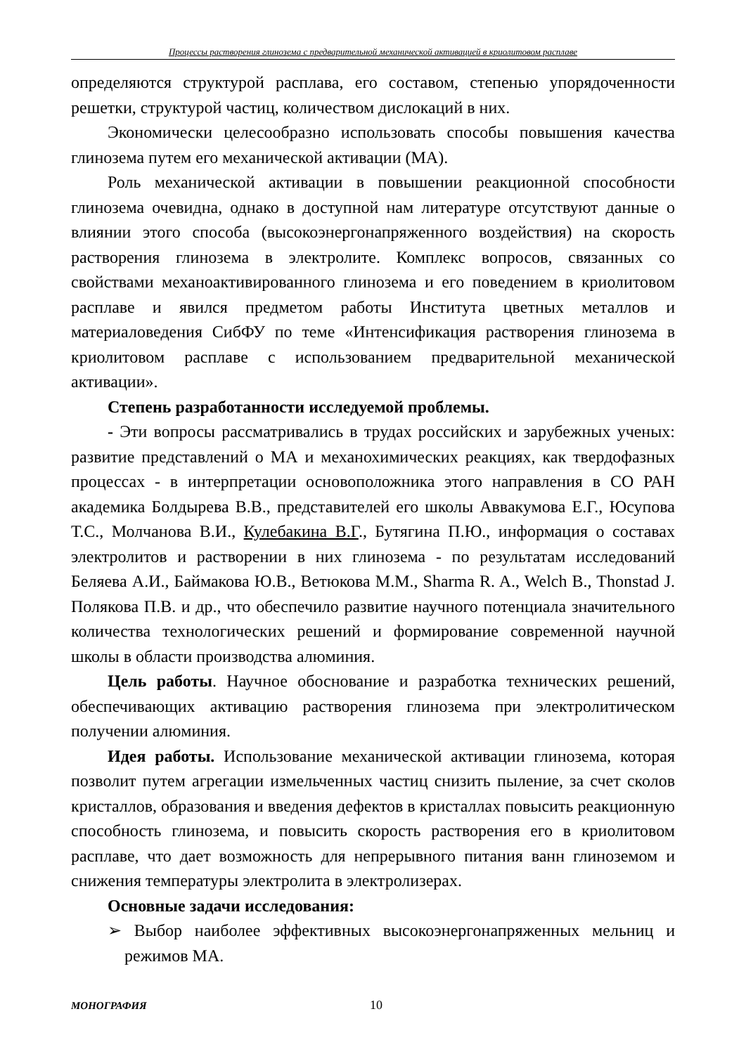Процессы растворения глинозема с предварительной механической активацией в криолитовом расплаве
определяются структурой расплава, его составом, степенью упорядоченности решетки, структурой частиц, количеством дислокаций в них.
Экономически целесообразно использовать способы повышения качества глинозема путем его механической активации (МА).
Роль механической активации в повышении реакционной способности глинозема очевидна, однако в доступной нам литературе отсутствуют данные о влиянии этого способа (высокоэнергонапряженного воздействия) на скорость растворения глинозема в электролите. Комплекс вопросов, связанных со свойствами механоактивированного глинозема и его поведением в криолитовом расплаве и явился предметом работы Института цветных металлов и материаловедения СибФУ по теме «Интенсификация растворения глинозема в криолитовом расплаве с использованием предварительной механической активации».
Степень разработанности исследуемой проблемы.
- Эти вопросы рассматривались в трудах российских и зарубежных ученых: развитие представлений о МА и механохимических реакциях, как твердофазных процессах - в интерпретации основоположника этого направления в СО РАН академика Болдырева В.В., представителей его школы Аввакумова Е.Г., Юсупова Т.С., Молчанова В.И., Кулебакина В.Г., Бутягина П.Ю., информация о составах электролитов и растворении в них глинозема - по результатам исследований Беляева А.И., Баймакова Ю.В., Ветюкова М.М., Sharma R. A., Welch B., Thonstad J. Полякова П.В. и др., что обеспечило развитие научного потенциала значительного количества технологических решений и формирование современной научной школы в области производства алюминия.
Цель работы. Научное обоснование и разработка технических решений, обеспечивающих активацию растворения глинозема при электролитическом получении алюминия.
Идея работы. Использование механической активации глинозема, которая позволит путем агрегации измельченных частиц снизить пыление, за счет сколов кристаллов, образования и введения дефектов в кристаллах повысить реакционную способность глинозема, и повысить скорость растворения его в криолитовом расплаве, что дает возможность для непрерывного питания ванн глиноземом и снижения температуры электролита в электролизерах.
Основные задачи исследования:
➢ Выбор наиболее эффективных высокоэнергонапряженных мельниц и режимов МА.
МОНОГРАФИЯ 10